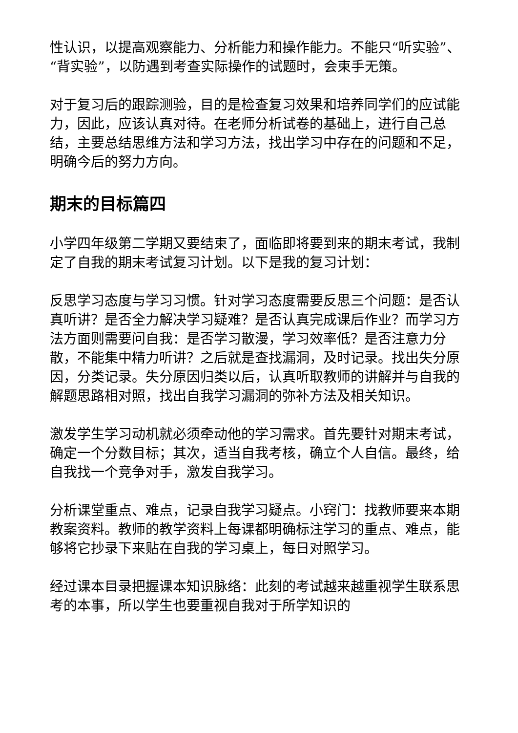性认识，以提高观察能力、分析能力和操作能力。不能只“听实验”、“背实验”，以防遇到考查实际操作的试题时，会束手无策。
对于复习后的跟踪测验，目的是检查复习效果和培养同学们的应试能力，因此，应该认真对待。在老师分析试卷的基础上，进行自己总结，主要总结思维方法和学习方法，找出学习中存在的问题和不足，明确今后的努力方向。
期末的目标篇四
小学四年级第二学期又要结束了，面临即将要到来的期末考试，我制定了自我的期末考试复习计划。以下是我的复习计划：
反思学习态度与学习习惯。针对学习态度需要反思三个问题：是否认真听讲？是否全力解决学习疑难？是否认真完成课后作业？而学习方法方面则需要问自我：是否学习散漫，学习效率低？是否注意力分散，不能集中精力听讲？之后就是查找漏洞，及时记录。找出失分原因，分类记录。失分原因归类以后，认真听取教师的讲解并与自我的解题思路相对照，找出自我学习漏洞的弥补方法及相关知识。
激发学生学习动机就必须牵动他的学习需求。首先要针对期末考试，确定一个分数目标；其次，适当自我考核，确立个人自信。最终，给自我找一个竞争对手，激发自我学习。
分析课堂重点、难点，记录自我学习疑点。小窍门：找教师要来本期教案资料。教师的教学资料上每课都明确标注学习的重点、难点，能够将它抄录下来贴在自我的学习桌上，每日对照学习。
经过课本目录把握课本知识脉络：此刻的考试越来越重视学生联系思考的本事，所以学生也要重视自我对于所学知识的